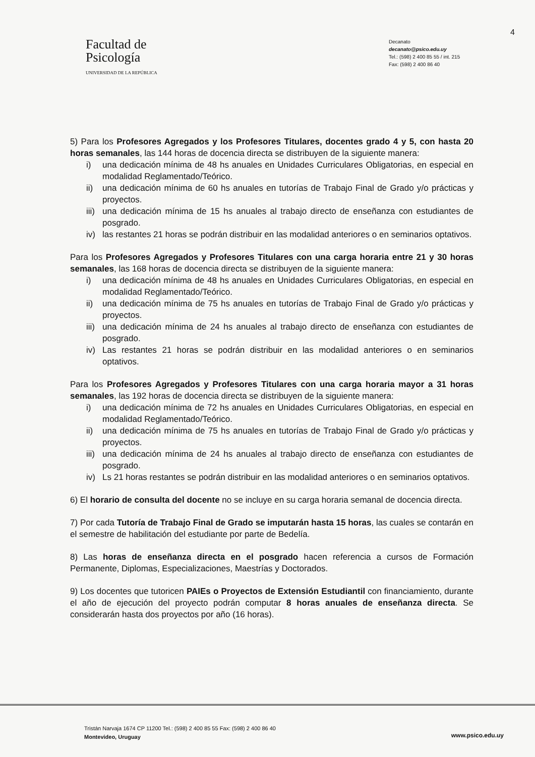4
Facultad de
Psicología
UNIVERSIDAD DE LA REPÚBLICA
Decanato
decanato@psico.edu.uy
Tel.: (598) 2 400 85 55 / int. 215
Fax: (598) 2 400 86 40
5) Para los Profesores Agregados y los Profesores Titulares, docentes grado 4 y 5, con hasta 20 horas semanales, las 144 horas de docencia directa se distribuyen de la siguiente manera:
i) una dedicación mínima de 48 hs anuales en Unidades Curriculares Obligatorias, en especial en modalidad Reglamentado/Teórico.
ii) una dedicación mínima de 60 hs anuales en tutorías de Trabajo Final de Grado y/o prácticas y proyectos.
iii)
una dedicación mínima de 15 hs anuales al trabajo directo de enseñanza con estudiantes de posgrado.
iv) las restantes 21 horas se podrán distribuir en las modalidad anteriores o en seminarios optativos.
Para los Profesores Agregados y Profesores Titulares con una carga horaria entre 21 y 30 horas semanales, las 168 horas de docencia directa se distribuyen de la siguiente manera:
i) una dedicación mínima de 48 hs anuales en Unidades Curriculares Obligatorias, en especial en modalidad Reglamentado/Teórico.
ii) una dedicación mínima de 75 hs anuales en tutorías de Trabajo Final de Grado y/o prácticas y proyectos.
iii)
una dedicación mínima de 24 hs anuales al trabajo directo de enseñanza con estudiantes de posgrado.
iv) Las restantes 21 horas se podrán distribuir en las modalidad anteriores o en seminarios optativos.
Para los Profesores Agregados y Profesores Titulares con una carga horaria mayor a 31 horas semanales, las 192 horas de docencia directa se distribuyen de la siguiente manera:
i) una dedicación mínima de 72 hs anuales en Unidades Curriculares Obligatorias, en especial en modalidad Reglamentado/Teórico.
ii) una dedicación mínima de 75 hs anuales en tutorías de Trabajo Final de Grado y/o prácticas y proyectos.
iii)
una dedicación mínima de 24 hs anuales al trabajo directo de enseñanza con estudiantes de posgrado.
iv) Ls 21 horas restantes se podrán distribuir en las modalidad anteriores o en seminarios optativos.
6) El horario de consulta del docente no se incluye en su carga horaria semanal de docencia directa.
7) Por cada Tutoría de Trabajo Final de Grado se imputarán hasta 15 horas, las cuales se contarán en el semestre de habilitación del estudiante por parte de Bedelía.
8) Las horas de enseñanza directa en el posgrado hacen referencia a cursos de Formación Permanente, Diplomas, Especializaciones, Maestrías y Doctorados.
9) Los docentes que tutoricen PAIEs o Proyectos de Extensión Estudiantil con financiamiento, durante el año de ejecución del proyecto podrán computar 8 horas anuales de enseñanza directa. Se considerarán hasta dos proyectos por año (16 horas).
Tristán Narvaja 1674 CP 11200 Tel.: (598) 2 400 85 55 Fax: (598) 2 400 86 40
Montevideo, Uruguay
www.psico.edu.uy